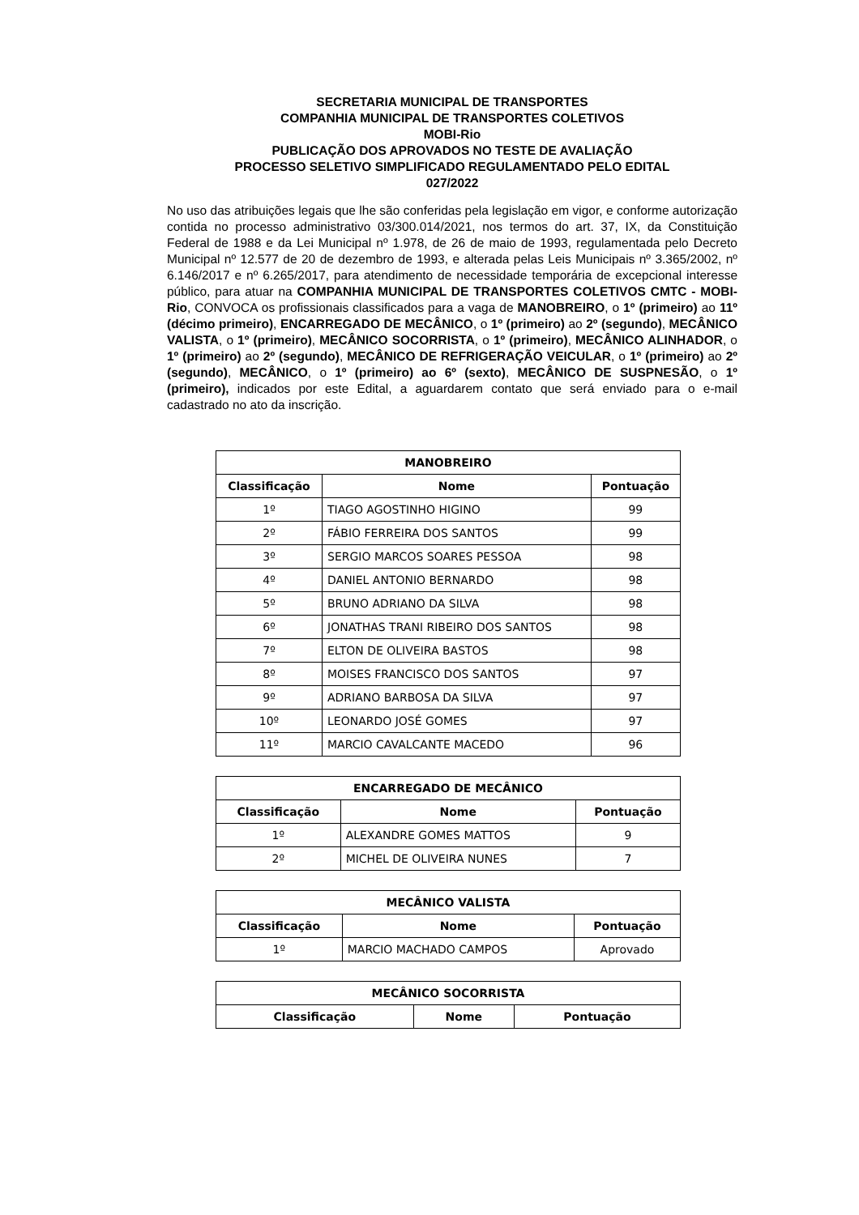SECRETARIA MUNICIPAL DE TRANSPORTES
COMPANHIA MUNICIPAL DE TRANSPORTES COLETIVOS
MOBI-Rio
PUBLICAÇÃO DOS APROVADOS NO TESTE DE AVALIAÇÃO
PROCESSO SELETIVO SIMPLIFICADO REGULAMENTADO PELO EDITAL
027/2022
No uso das atribuições legais que lhe são conferidas pela legislação em vigor, e conforme autorização contida no processo administrativo 03/300.014/2021, nos termos do art. 37, IX, da Constituição Federal de 1988 e da Lei Municipal nº 1.978, de 26 de maio de 1993, regulamentada pelo Decreto Municipal nº 12.577 de 20 de dezembro de 1993, e alterada pelas Leis Municipais nº 3.365/2002, nº 6.146/2017 e nº 6.265/2017, para atendimento de necessidade temporária de excepcional interesse público, para atuar na COMPANHIA MUNICIPAL DE TRANSPORTES COLETIVOS CMTC - MOBI-Rio, CONVOCA os profissionais classificados para a vaga de MANOBREIRO, o 1º (primeiro) ao 11º (décimo primeiro), ENCARREGADO DE MECÂNICO, o 1º (primeiro) ao 2º (segundo), MECÂNICO VALISTA, o 1º (primeiro), MECÂNICO SOCORRISTA, o 1º (primeiro), MECÂNICO ALINHADOR, o 1º (primeiro) ao 2º (segundo), MECÂNICO DE REFRIGERAÇÃO VEICULAR, o 1º (primeiro) ao 2º (segundo), MECÂNICO, o 1º (primeiro) ao 6º (sexto), MECÂNICO DE SUSPNESÃO, o 1º (primeiro), indicados por este Edital, a aguardarem contato que será enviado para o e-mail cadastrado no ato da inscrição.
| MANOBREIRO | | |
| --- | --- | --- |
| Classificação | Nome | Pontuação |
| 1º | TIAGO AGOSTINHO HIGINO | 99 |
| 2º | FÁBIO FERREIRA DOS SANTOS | 99 |
| 3º | SERGIO MARCOS SOARES PESSOA | 98 |
| 4º | DANIEL ANTONIO BERNARDO | 98 |
| 5º | BRUNO ADRIANO DA SILVA | 98 |
| 6º | JONATHAS TRANI RIBEIRO DOS SANTOS | 98 |
| 7º | ELTON DE OLIVEIRA BASTOS | 98 |
| 8º | MOISES FRANCISCO DOS SANTOS | 97 |
| 9º | ADRIANO BARBOSA DA SILVA | 97 |
| 10º | LEONARDO JOSÉ GOMES | 97 |
| 11º | MARCIO CAVALCANTE MACEDO | 96 |
| ENCARREGADO DE MECÂNICO | | |
| --- | --- | --- |
| Classificação | Nome | Pontuação |
| 1º | ALEXANDRE GOMES MATTOS | 9 |
| 2º | MICHEL DE OLIVEIRA NUNES | 7 |
| MECÂNICO VALISTA | | |
| --- | --- | --- |
| Classificação | Nome | Pontuação |
| 1º | MARCIO MACHADO CAMPOS | Aprovado |
| MECÂNICO SOCORRISTA | | |
| --- | --- | --- |
| Classificação | Nome | Pontuação |